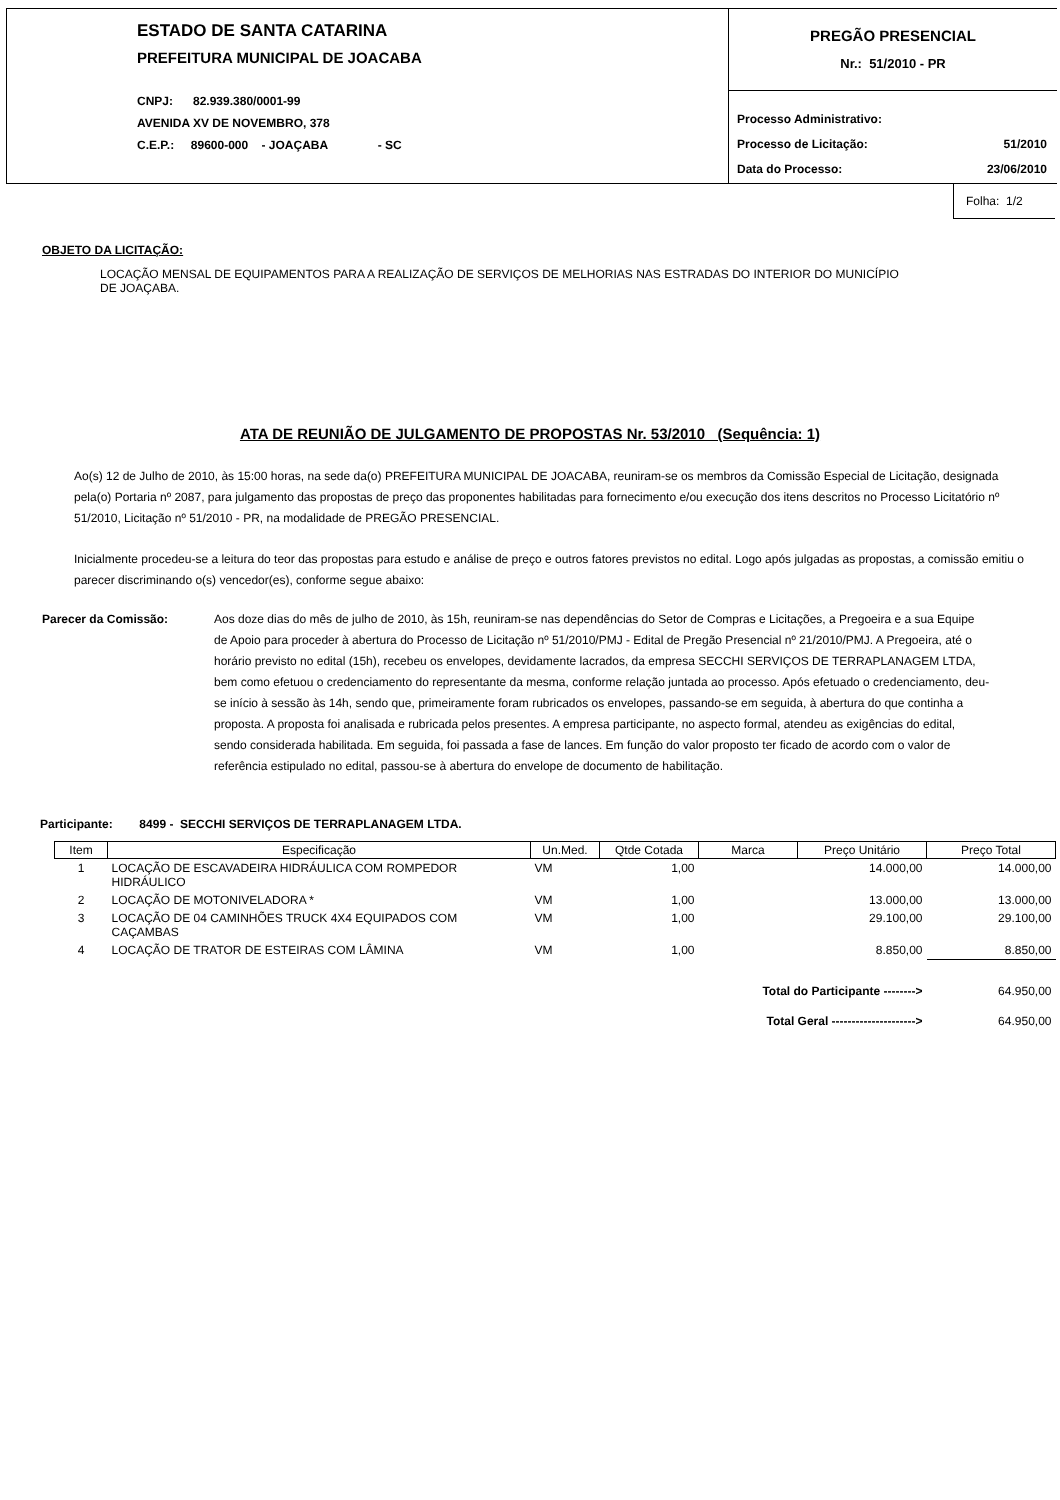ESTADO DE SANTA CATARINA
PREFEITURA MUNICIPAL DE JOACABA
CNPJ: 82.939.380/0001-99
AVENIDA XV DE NOVEMBRO, 378
C.E.P.: 89600-000 - JOAÇABA - SC
PREGÃO PRESENCIAL
Nr.: 51/2010 - PR
Processo Administrativo:
Processo de Licitação: 51/2010
Data do Processo: 23/06/2010
Folha: 1/2
OBJETO DA LICITAÇÃO:
LOCAÇÃO MENSAL DE EQUIPAMENTOS PARA A REALIZAÇÃO DE SERVIÇOS DE MELHORIAS NAS ESTRADAS DO INTERIOR DO MUNICÍPIO
DE JOAÇABA.
ATA DE REUNIÃO DE JULGAMENTO DE PROPOSTAS Nr. 53/2010 (Sequência: 1)
Ao(s) 12 de Julho de 2010, às 15:00 horas, na sede da(o) PREFEITURA MUNICIPAL DE JOACABA, reuniram-se os membros da Comissão Especial de Licitação, designada pela(o) Portaria nº 2087, para julgamento das propostas de preço das proponentes habilitadas para fornecimento e/ou execução dos itens descritos no Processo Licitatório nº 51/2010, Licitação nº 51/2010 - PR, na modalidade de PREGÃO PRESENCIAL.
Inicialmente procedeu-se a leitura do teor das propostas para estudo e análise de preço e outros fatores previstos no edital. Logo após julgadas as propostas, a comissão emitiu o parecer discriminando o(s) vencedor(es), conforme segue abaixo:
Parecer da Comissão: Aos doze dias do mês de julho de 2010, às 15h, reuniram-se nas dependências do Setor de Compras e Licitações, a Pregoeira e a sua Equipe de Apoio para proceder à abertura do Processo de Licitação nº 51/2010/PMJ - Edital de Pregão Presencial nº 21/2010/PMJ. A Pregoeira, até o horário previsto no edital (15h), recebeu os envelopes, devidamente lacrados, da empresa SECCHI SERVIÇOS DE TERRAPLANAGEM LTDA, bem como efetuou o credenciamento do representante da mesma, conforme relação juntada ao processo. Após efetuado o credenciamento, deu-se início à sessão às 14h, sendo que, primeiramente foram rubricados os envelopes, passando-se em seguida, à abertura do que continha a proposta. A proposta foi analisada e rubricada pelos presentes. A empresa participante, no aspecto formal, atendeu as exigências do edital, sendo considerada habilitada. Em seguida, foi passada a fase de lances. Em função do valor proposto ter ficado de acordo com o valor de referência estipulado no edital, passou-se à abertura do envelope de documento de habilitação.
Participante: 8499 - SECCHI SERVIÇOS DE TERRAPLANAGEM LTDA.
| Item | Especificação | Un.Med. | Qtde Cotada | Marca | Preço Unitário | Preço Total |
| --- | --- | --- | --- | --- | --- | --- |
| 1 | LOCAÇÃO DE ESCAVADEIRA HIDRÁULICA COM ROMPEDOR HIDRÁULICO | VM | 1,00 | | 14.000,00 | 14.000,00 |
| 2 | LOCAÇÃO DE MOTONIVELADORA * | VM | 1,00 | | 13.000,00 | 13.000,00 |
| 3 | LOCAÇÃO DE 04 CAMINHÕES TRUCK 4X4 EQUIPADOS COM CAÇAMBAS | VM | 1,00 | | 29.100,00 | 29.100,00 |
| 4 | LOCAÇÃO DE TRATOR DE ESTEIRAS COM LÂMINA | VM | 1,00 | | 8.850,00 | 8.850,00 |
| Total do Participante --------> | | | | | | 64.950,00 |
| Total Geral ---------------------> | | | | | | 64.950,00 |